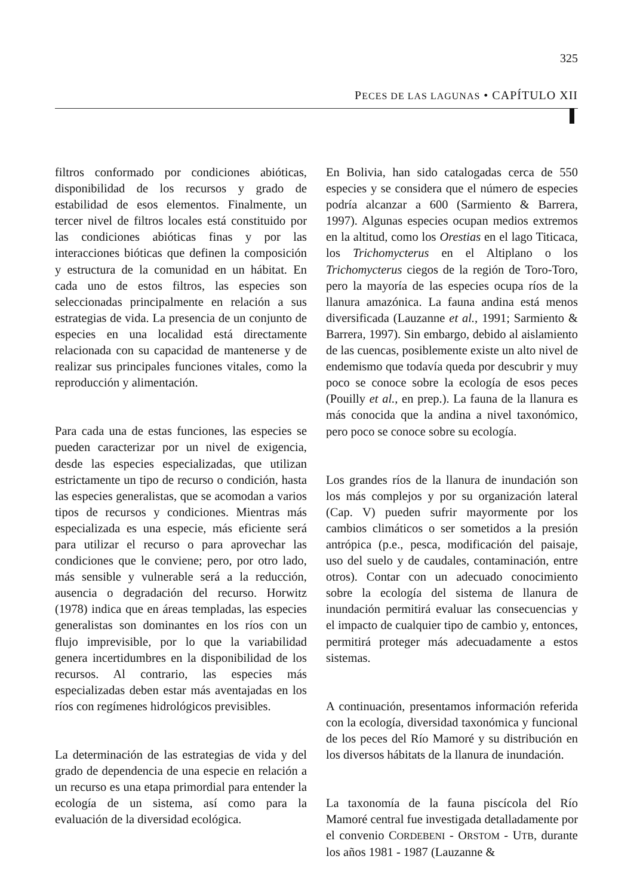325
PECES DE LAS LAGUNAS • CAPÍTULO XII
filtros conformado por condiciones abióticas, disponibilidad de los recursos y grado de estabilidad de esos elementos. Finalmente, un tercer nivel de filtros locales está constituido por las condiciones abióticas finas y por las interacciones bióticas que definen la composición y estructura de la comunidad en un hábitat. En cada uno de estos filtros, las especies son seleccionadas principalmente en relación a sus estrategias de vida. La presencia de un conjunto de especies en una localidad está directamente relacionada con su capacidad de mantenerse y de realizar sus principales funciones vitales, como la reproducción y alimentación.
Para cada una de estas funciones, las especies se pueden caracterizar por un nivel de exigencia, desde las especies especializadas, que utilizan estrictamente un tipo de recurso o condición, hasta las especies generalistas, que se acomodan a varios tipos de recursos y condiciones. Mientras más especializada es una especie, más eficiente será para utilizar el recurso o para aprovechar las condiciones que le conviene; pero, por otro lado, más sensible y vulnerable será a la reducción, ausencia o degradación del recurso. Horwitz (1978) indica que en áreas templadas, las especies generalistas son dominantes en los ríos con un flujo imprevisible, por lo que la variabilidad genera incertidumbres en la disponibilidad de los recursos. Al contrario, las especies más especializadas deben estar más aventajadas en los ríos con regímenes hidrológicos previsibles.
La determinación de las estrategias de vida y del grado de dependencia de una especie en relación a un recurso es una etapa primordial para entender la ecología de un sistema, así como para la evaluación de la diversidad ecológica.
En Bolivia, han sido catalogadas cerca de 550 especies y se considera que el número de especies podría alcanzar a 600 (Sarmiento & Barrera, 1997). Algunas especies ocupan medios extremos en la altitud, como los Orestias en el lago Titicaca, los Trichomycterus en el Altiplano o los Trichomycterus ciegos de la región de Toro-Toro, pero la mayoría de las especies ocupa ríos de la llanura amazónica. La fauna andina está menos diversificada (Lauzanne et al., 1991; Sarmiento & Barrera, 1997). Sin embargo, debido al aislamiento de las cuencas, posiblemente existe un alto nivel de endemismo que todavía queda por descubrir y muy poco se conoce sobre la ecología de esos peces (Pouilly et al., en prep.). La fauna de la llanura es más conocida que la andina a nivel taxonómico, pero poco se conoce sobre su ecología.
Los grandes ríos de la llanura de inundación son los más complejos y por su organización lateral (Cap. V) pueden sufrir mayormente por los cambios climáticos o ser sometidos a la presión antrópica (p.e., pesca, modificación del paisaje, uso del suelo y de caudales, contaminación, entre otros). Contar con un adecuado conocimiento sobre la ecología del sistema de llanura de inundación permitirá evaluar las consecuencias y el impacto de cualquier tipo de cambio y, entonces, permitirá proteger más adecuadamente a estos sistemas.
A continuación, presentamos información referida con la ecología, diversidad taxonómica y funcional de los peces del Río Mamoré y su distribución en los diversos hábitats de la llanura de inundación.
La taxonomía de la fauna piscícola del Río Mamoré central fue investigada detalladamente por el convenio CORDEBENI - ORSTOM - UTB, durante los años 1981 - 1987 (Lauzanne &